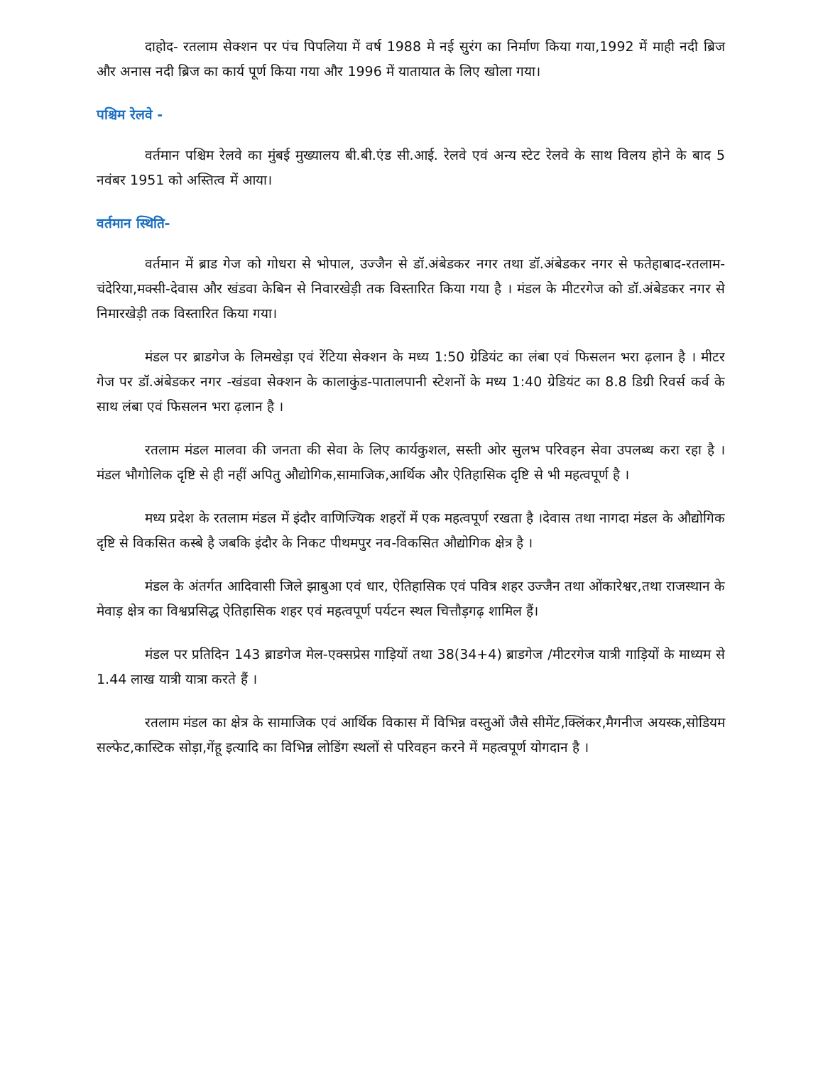दाहोद- रतलाम सेक्शन पर पंच पिपलिया में वर्ष 1988 मे नई सुरंग का निर्माण किया गया,1992 में माही नदी ब्रिज और अनास नदी ब्रिज का कार्य पूर्ण किया गया और 1996 में यातायात के लिए खोला गया।
पश्चिम रेलवे -
वर्तमान पश्चिम रेलवे का मुंबई मुख्यालय बी.बी.एंड सी.आई. रेलवे एवं अन्य स्टेट रेलवे के साथ विलय होने के बाद 5 नवंबर 1951 को अस्तित्व में आया।
वर्तमान स्थिति-
वर्तमान में ब्राड गेज को गोधरा से भोपाल, उज्जैन से डॉ.अंबेडकर नगर तथा डॉ.अंबेडकर नगर से फतेहाबाद-रतलाम-चंदेरिया,मक्सी-देवास और खंडवा केबिन से निवारखेड़ी तक विस्तारित किया गया है । मंडल के मीटरगेज को डॉ.अंबेडकर नगर से निमारखेड़ी तक विस्तारित किया गया।
मंडल पर ब्राडगेज के लिमखेड़ा एवं रेंटिया सेक्शन के मध्य 1:50 ग्रेडियंट का लंबा एवं फिसलन भरा ढ़लान है । मीटर गेज पर डॉ.अंबेडकर नगर -खंडवा सेक्शन के कालाकुंड-पातालपानी स्टेशनों के मध्य 1:40 ग्रेडियंट का 8.8 डिग्री रिवर्स कर्व के साथ लंबा एवं फिसलन भरा ढ़लान है ।
रतलाम मंडल मालवा की जनता की सेवा के लिए कार्यकुशल, सस्ती ओर सुलभ परिवहन सेवा उपलब्ध करा रहा है । मंडल भौगोलिक दृष्टि से ही नहीं अपितु औद्योगिक,सामाजिक,आर्थिक और ऐतिहासिक दृष्टि से भी महत्वपूर्ण है ।
मध्य प्रदेश के रतलाम मंडल में इंदौर वाणिज्यिक शहरों में एक महत्वपूर्ण रखता है ।देवास तथा नागदा मंडल के औद्योगिक दृष्टि से विकसित कस्बे है जबकि इंदौर के निकट पीथमपुर नव-विकसित औद्योगिक क्षेत्र है ।
मंडल के अंतर्गत आदिवासी जिले झाबुआ एवं धार, ऐतिहासिक एवं पवित्र शहर उज्जैन तथा ओंकारेश्वर,तथा राजस्थान के मेवाड़ क्षेत्र का विश्वप्रसिद्ध ऐतिहासिक शहर एवं महत्वपूर्ण पर्यटन स्थल चित्तौड़गढ़ शामिल हैं।
मंडल पर प्रतिदिन 143 ब्राडगेज मेल-एक्सप्रेस गाड़ियों तथा 38(34+4) ब्राडगेज /मीटरगेज यात्री गाड़ियों के माध्यम से 1.44 लाख यात्री यात्रा करते हैं ।
रतलाम मंडल का क्षेत्र के सामाजिक एवं आर्थिक विकास में विभिन्न वस्तुओं जैसे सीमेंट,क्लिंकर,मैगनीज अयस्क,सोडियम सल्फेट,कास्टिक सोड़ा,गेंहू इत्यादि का विभिन्न लोडिंग स्थलों से परिवहन करने में महत्वपूर्ण योगदान है ।